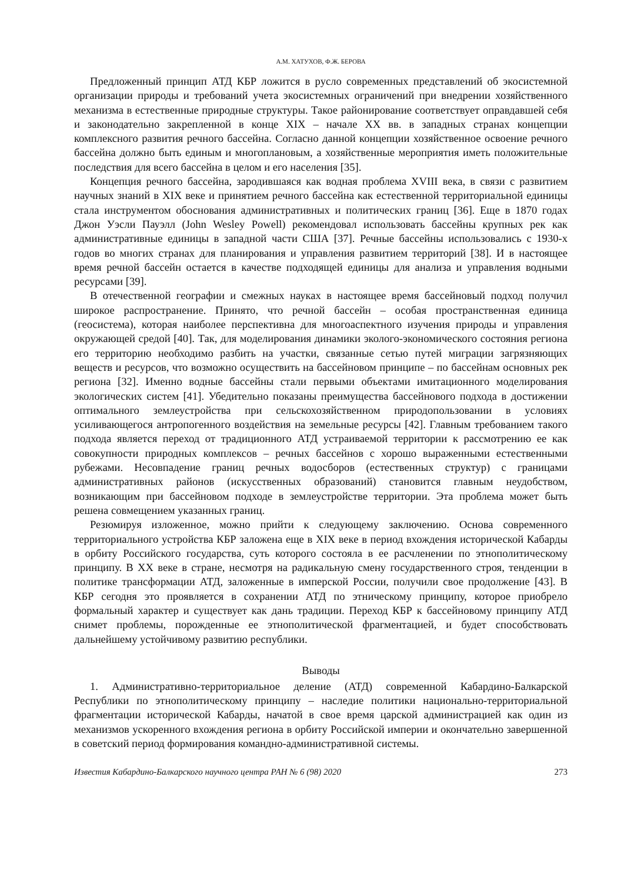А.М. ХАТУХОВ, Ф.Ж. БЕРОВА
Предложенный принцип АТД КБР ложится в русло современных представлений об экосистемной организации природы и требований учета экосистемных ограничений при внедрении хозяйственного механизма в естественные природные структуры. Такое районирование соответствует оправдавшей себя и законодательно закрепленной в конце XIX – начале XX вв. в западных странах концепции комплексного развития речного бассейна. Согласно данной концепции хозяйственное освоение речного бассейна должно быть единым и многоплановым, а хозяйственные мероприятия иметь положительные последствия для всего бассейна в целом и его населения [35].
Концепция речного бассейна, зародившаяся как водная проблема XVIII века, в связи с развитием научных знаний в XIX веке и принятием речного бассейна как естественной территориальной единицы стала инструментом обоснования административных и политических границ [36]. Еще в 1870 годах Джон Уэсли Пауэлл (John Wesley Powell) рекомендовал использовать бассейны крупных рек как административные единицы в западной части США [37]. Речные бассейны использовались с 1930-х годов во многих странах для планирования и управления развитием территорий [38]. И в настоящее время речной бассейн остается в качестве подходящей единицы для анализа и управления водными ресурсами [39].
В отечественной географии и смежных науках в настоящее время бассейновый подход получил широкое распространение. Принято, что речной бассейн – особая пространственная единица (геосистема), которая наиболее перспективна для многоаспектного изучения природы и управления окружающей средой [40]. Так, для моделирования динамики эколого-экономического состояния региона его территорию необходимо разбить на участки, связанные сетью путей миграции загрязняющих веществ и ресурсов, что возможно осуществить на бассейновом принципе – по бассейнам основных рек региона [32]. Именно водные бассейны стали первыми объектами имитационного моделирования экологических систем [41]. Убедительно показаны преимущества бассейнового подхода в достижении оптимального землеустройства при сельскохозяйственном природопользовании в условиях усиливающегося антропогенного воздействия на земельные ресурсы [42]. Главным требованием такого подхода является переход от традиционного АТД устраиваемой территории к рассмотрению ее как совокупности природных комплексов – речных бассейнов с хорошо выраженными естественными рубежами. Несовпадение границ речных водосборов (естественных структур) с границами административных районов (искусственных образований) становится главным неудобством, возникающим при бассейновом подходе в землеустройстве территории. Эта проблема может быть решена совмещением указанных границ.
Резюмируя изложенное, можно прийти к следующему заключению. Основа современного территориального устройства КБР заложена еще в XIX веке в период вхождения исторической Кабарды в орбиту Российского государства, суть которого состояла в ее расчленении по этнополитическому принципу. В XX веке в стране, несмотря на радикальную смену государственного строя, тенденции в политике трансформации АТД, заложенные в имперской России, получили свое продолжение [43]. В КБР сегодня это проявляется в сохранении АТД по этническому принципу, которое приобрело формальный характер и существует как дань традиции. Переход КБР к бассейновому принципу АТД снимет проблемы, порожденные ее этнополитической фрагментацией, и будет способствовать дальнейшему устойчивому развитию республики.
Выводы
1. Административно-территориальное деление (АТД) современной Кабардино-Балкарской Республики по этнополитическому принципу – наследие политики национально-территориальной фрагментации исторической Кабарды, начатой в свое время царской администрацией как один из механизмов ускоренного вхождения региона в орбиту Российской империи и окончательно завершенной в советский период формирования командно-административной системы.
Известия Кабардино-Балкарского научного центра РАН № 6 (98) 2020 273